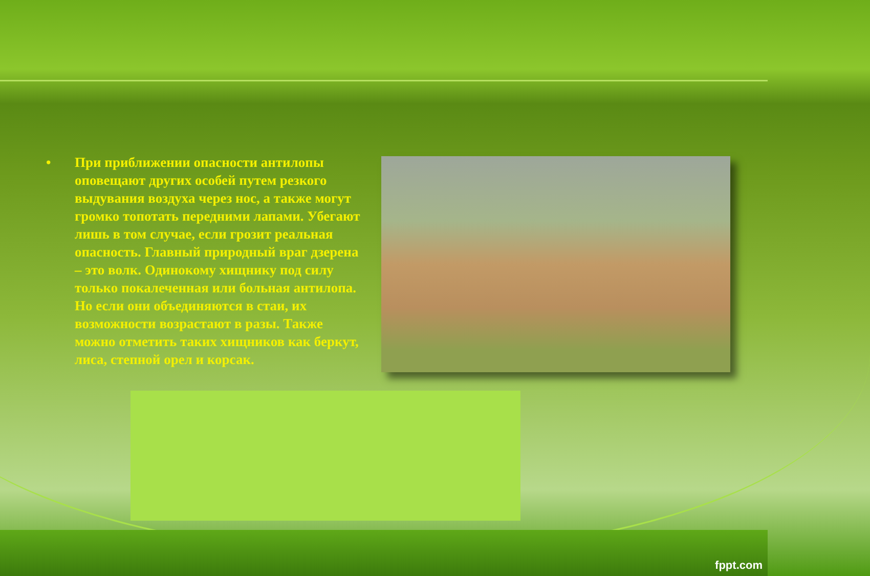• При приближении опасности антилопы оповещают других особей путем резкого выдувания воздуха через нос, а также могут громко топотать передними лапами. Убегают лишь в том случае, если грозит реальная опасность. Главный природный враг дзерена – это волк. Одинокому хищнику под силу только покалеченная или больная антилопа. Но если они объединяются в стаи, их возможности возрастают в разы. Также можно отметить таких хищников как беркут, лиса, степной орел и корсак.
fppt.com